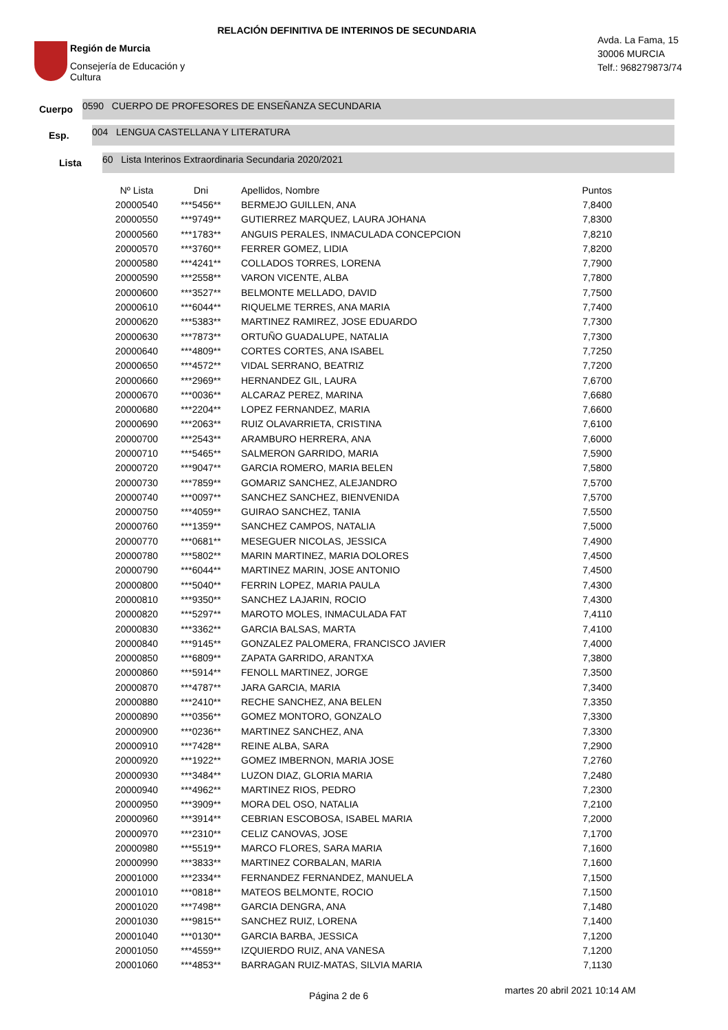Región de Murcia
Consejería de Educación y
Cultura
RELACIÓN DEFINITIVA DE INTERINOS DE SECUNDARIA
Avda. La Fama, 15
30006 MURCIA
Telf.: 968279873/74
Cuerpo
0590 CUERPO DE PROFESORES DE ENSEÑANZA SECUNDARIA
Esp.
004 LENGUA CASTELLANA Y LITERATURA
Lista
60 Lista Interinos Extraordinaria Secundaria 2020/2021
| Nº Lista | Dni | Apellidos, Nombre | Puntos |
| --- | --- | --- | --- |
| 20000540 | ***5456** | BERMEJO GUILLEN, ANA | 7,8400 |
| 20000550 | ***9749** | GUTIERREZ MARQUEZ, LAURA JOHANA | 7,8300 |
| 20000560 | ***1783** | ANGUIS PERALES, INMACULADA CONCEPCION | 7,8210 |
| 20000570 | ***3760** | FERRER GOMEZ, LIDIA | 7,8200 |
| 20000580 | ***4241** | COLLADOS TORRES, LORENA | 7,7900 |
| 20000590 | ***2558** | VARON VICENTE, ALBA | 7,7800 |
| 20000600 | ***3527** | BELMONTE MELLADO, DAVID | 7,7500 |
| 20000610 | ***6044** | RIQUELME TERRES, ANA MARIA | 7,7400 |
| 20000620 | ***5383** | MARTINEZ RAMIREZ, JOSE EDUARDO | 7,7300 |
| 20000630 | ***7873** | ORTUÑO GUADALUPE, NATALIA | 7,7300 |
| 20000640 | ***4809** | CORTES CORTES, ANA ISABEL | 7,7250 |
| 20000650 | ***4572** | VIDAL SERRANO, BEATRIZ | 7,7200 |
| 20000660 | ***2969** | HERNANDEZ GIL, LAURA | 7,6700 |
| 20000670 | ***0036** | ALCARAZ PEREZ, MARINA | 7,6680 |
| 20000680 | ***2204** | LOPEZ FERNANDEZ, MARIA | 7,6600 |
| 20000690 | ***2063** | RUIZ OLAVARRIETA, CRISTINA | 7,6100 |
| 20000700 | ***2543** | ARAMBURO HERRERA, ANA | 7,6000 |
| 20000710 | ***5465** | SALMERON GARRIDO, MARIA | 7,5900 |
| 20000720 | ***9047** | GARCIA ROMERO, MARIA BELEN | 7,5800 |
| 20000730 | ***7859** | GOMARIZ SANCHEZ, ALEJANDRO | 7,5700 |
| 20000740 | ***0097** | SANCHEZ SANCHEZ, BIENVENIDA | 7,5700 |
| 20000750 | ***4059** | GUIRAO SANCHEZ, TANIA | 7,5500 |
| 20000760 | ***1359** | SANCHEZ CAMPOS, NATALIA | 7,5000 |
| 20000770 | ***0681** | MESEGUER NICOLAS, JESSICA | 7,4900 |
| 20000780 | ***5802** | MARIN MARTINEZ, MARIA DOLORES | 7,4500 |
| 20000790 | ***6044** | MARTINEZ MARIN, JOSE ANTONIO | 7,4500 |
| 20000800 | ***5040** | FERRIN LOPEZ, MARIA PAULA | 7,4300 |
| 20000810 | ***9350** | SANCHEZ LAJARIN, ROCIO | 7,4300 |
| 20000820 | ***5297** | MAROTO MOLES, INMACULADA FAT | 7,4110 |
| 20000830 | ***3362** | GARCIA BALSAS, MARTA | 7,4100 |
| 20000840 | ***9145** | GONZALEZ PALOMERA, FRANCISCO JAVIER | 7,4000 |
| 20000850 | ***6809** | ZAPATA GARRIDO, ARANTXA | 7,3800 |
| 20000860 | ***5914** | FENOLL MARTINEZ, JORGE | 7,3500 |
| 20000870 | ***4787** | JARA GARCIA, MARIA | 7,3400 |
| 20000880 | ***2410** | RECHE SANCHEZ, ANA BELEN | 7,3350 |
| 20000890 | ***0356** | GOMEZ MONTORO, GONZALO | 7,3300 |
| 20000900 | ***0236** | MARTINEZ SANCHEZ, ANA | 7,3300 |
| 20000910 | ***7428** | REINE ALBA, SARA | 7,2900 |
| 20000920 | ***1922** | GOMEZ IMBERNON, MARIA JOSE | 7,2760 |
| 20000930 | ***3484** | LUZON DIAZ, GLORIA MARIA | 7,2480 |
| 20000940 | ***4962** | MARTINEZ RIOS, PEDRO | 7,2300 |
| 20000950 | ***3909** | MORA DEL OSO, NATALIA | 7,2100 |
| 20000960 | ***3914** | CEBRIAN ESCOBOSA, ISABEL MARIA | 7,2000 |
| 20000970 | ***2310** | CELIZ CANOVAS, JOSE | 7,1700 |
| 20000980 | ***5519** | MARCO FLORES, SARA MARIA | 7,1600 |
| 20000990 | ***3833** | MARTINEZ CORBALAN, MARIA | 7,1600 |
| 20001000 | ***2334** | FERNANDEZ FERNANDEZ, MANUELA | 7,1500 |
| 20001010 | ***0818** | MATEOS BELMONTE, ROCIO | 7,1500 |
| 20001020 | ***7498** | GARCIA DENGRA, ANA | 7,1480 |
| 20001030 | ***9815** | SANCHEZ RUIZ, LORENA | 7,1400 |
| 20001040 | ***0130** | GARCIA BARBA, JESSICA | 7,1200 |
| 20001050 | ***4559** | IZQUIERDO RUIZ, ANA VANESA | 7,1200 |
| 20001060 | ***4853** | BARRAGAN RUIZ-MATAS, SILVIA MARIA | 7,1130 |
Página 2 de 6 martes 20 abril 2021 10:14 AM